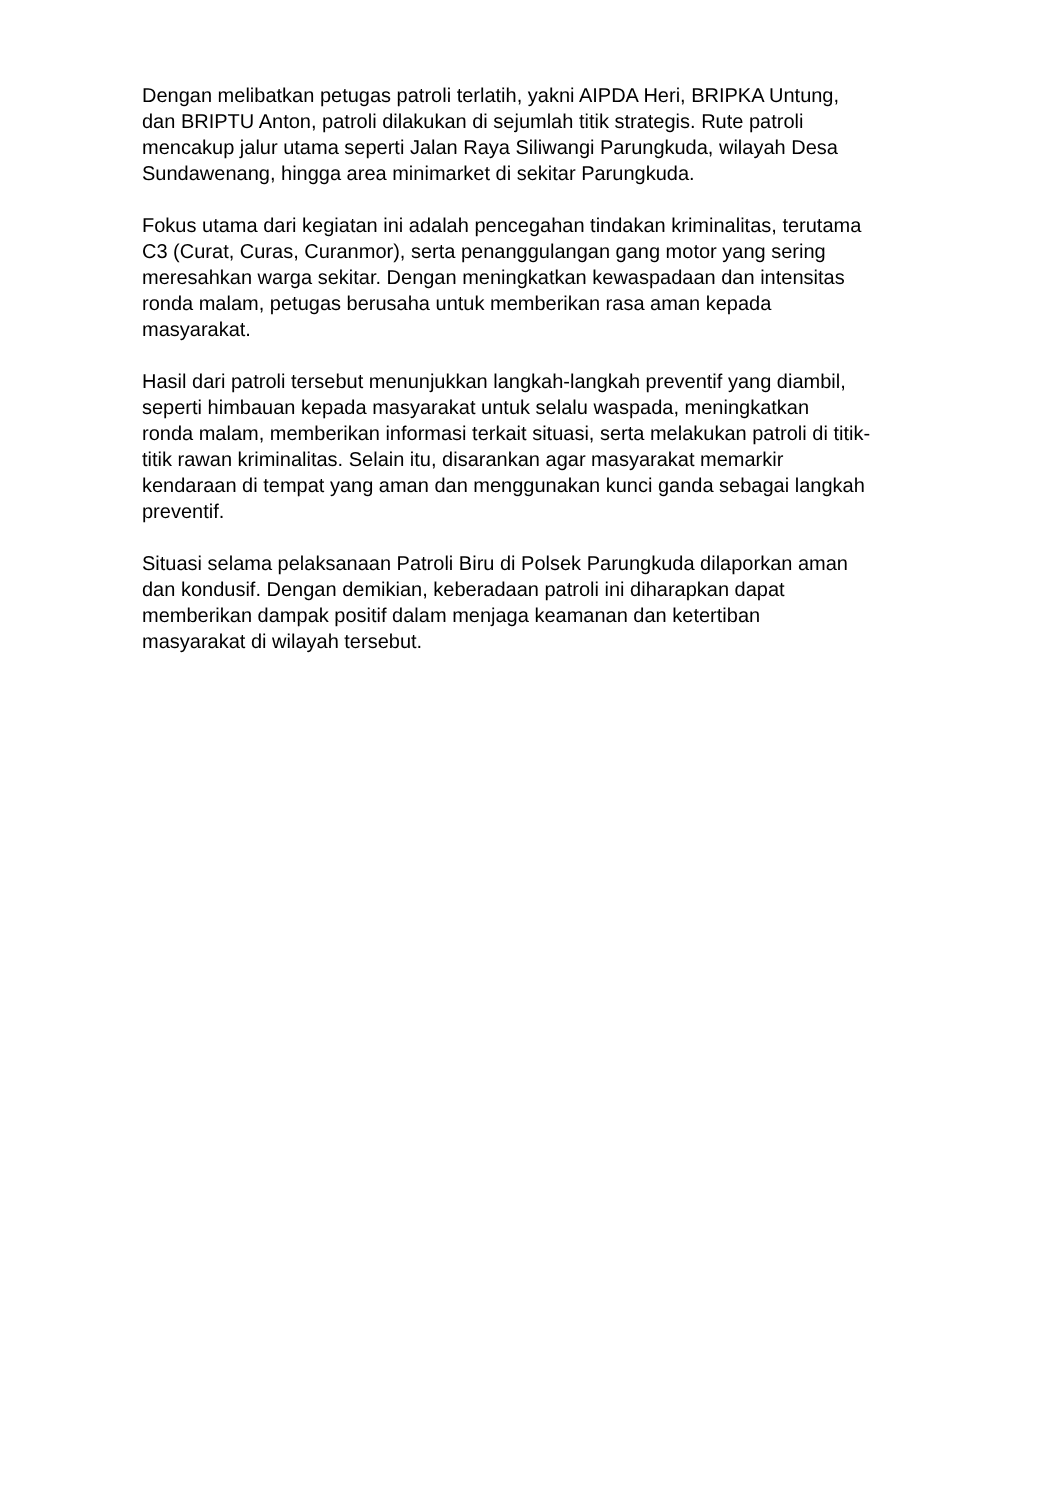Dengan melibatkan petugas patroli terlatih, yakni AIPDA Heri, BRIPKA Untung,
dan BRIPTU Anton, patroli dilakukan di sejumlah titik strategis. Rute patroli
mencakup jalur utama seperti Jalan Raya Siliwangi Parungkuda, wilayah Desa
Sundawenang, hingga area minimarket di sekitar Parungkuda.
Fokus utama dari kegiatan ini adalah pencegahan tindakan kriminalitas, terutama
C3 (Curat, Curas, Curanmor), serta penanggulangan gang motor yang sering
meresahkan warga sekitar. Dengan meningkatkan kewaspadaan dan intensitas
ronda malam, petugas berusaha untuk memberikan rasa aman kepada
masyarakat.
Hasil dari patroli tersebut menunjukkan langkah-langkah preventif yang diambil,
seperti himbauan kepada masyarakat untuk selalu waspada, meningkatkan
ronda malam, memberikan informasi terkait situasi, serta melakukan patroli di titik-
titik rawan kriminalitas. Selain itu, disarankan agar masyarakat memarkir
kendaraan di tempat yang aman dan menggunakan kunci ganda sebagai langkah
preventif.
Situasi selama pelaksanaan Patroli Biru di Polsek Parungkuda dilaporkan aman
dan kondusif. Dengan demikian, keberadaan patroli ini diharapkan dapat
memberikan dampak positif dalam menjaga keamanan dan ketertiban
masyarakat di wilayah tersebut.